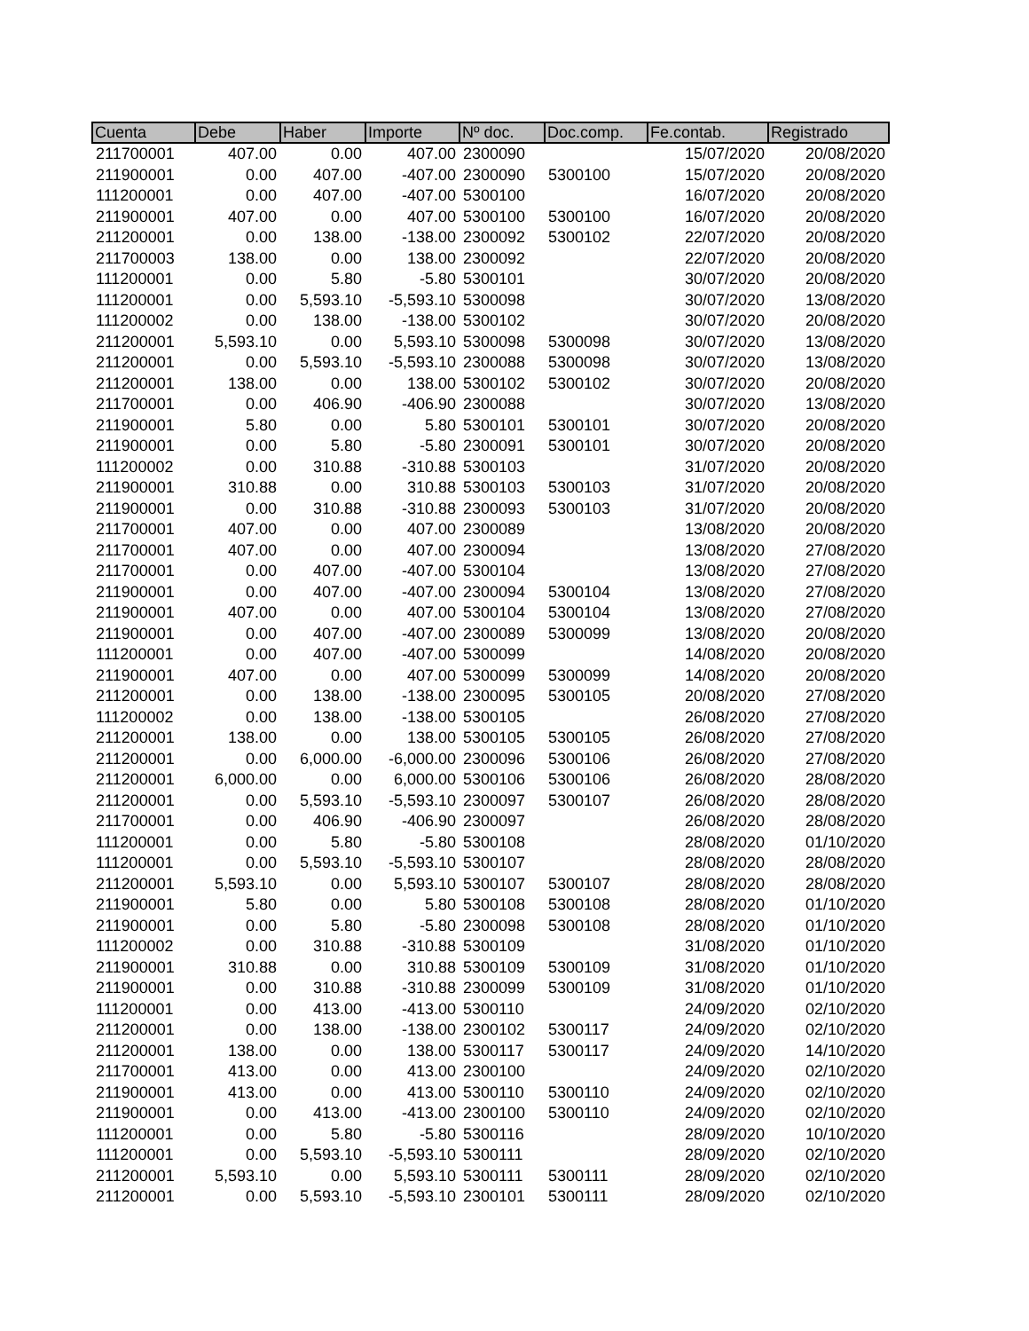| Cuenta | Debe | Haber | Importe | Nº doc. | Doc.comp. | Fe.contab. | Registrado |
| --- | --- | --- | --- | --- | --- | --- | --- |
| 211700001 | 407.00 | 0.00 | 407.00 | 2300090 | | 15/07/2020 | 20/08/2020 |
| 211900001 | 0.00 | 407.00 | -407.00 | 2300090 | 5300100 | 15/07/2020 | 20/08/2020 |
| 111200001 | 0.00 | 407.00 | -407.00 | 5300100 | | 16/07/2020 | 20/08/2020 |
| 211900001 | 407.00 | 0.00 | 407.00 | 5300100 | 5300100 | 16/07/2020 | 20/08/2020 |
| 211200001 | 0.00 | 138.00 | -138.00 | 2300092 | 5300102 | 22/07/2020 | 20/08/2020 |
| 211700003 | 138.00 | 0.00 | 138.00 | 2300092 | | 22/07/2020 | 20/08/2020 |
| 111200001 | 0.00 | 5.80 | -5.80 | 5300101 | | 30/07/2020 | 20/08/2020 |
| 111200001 | 0.00 | 5,593.10 | -5,593.10 | 5300098 | | 30/07/2020 | 13/08/2020 |
| 111200002 | 0.00 | 138.00 | -138.00 | 5300102 | | 30/07/2020 | 20/08/2020 |
| 211200001 | 5,593.10 | 0.00 | 5,593.10 | 5300098 | 5300098 | 30/07/2020 | 13/08/2020 |
| 211200001 | 0.00 | 5,593.10 | -5,593.10 | 2300088 | 5300098 | 30/07/2020 | 13/08/2020 |
| 211200001 | 138.00 | 0.00 | 138.00 | 5300102 | 5300102 | 30/07/2020 | 20/08/2020 |
| 211700001 | 0.00 | 406.90 | -406.90 | 2300088 | | 30/07/2020 | 13/08/2020 |
| 211900001 | 5.80 | 0.00 | 5.80 | 5300101 | 5300101 | 30/07/2020 | 20/08/2020 |
| 211900001 | 0.00 | 5.80 | -5.80 | 2300091 | 5300101 | 30/07/2020 | 20/08/2020 |
| 111200002 | 0.00 | 310.88 | -310.88 | 5300103 | | 31/07/2020 | 20/08/2020 |
| 211900001 | 310.88 | 0.00 | 310.88 | 5300103 | 5300103 | 31/07/2020 | 20/08/2020 |
| 211900001 | 0.00 | 310.88 | -310.88 | 2300093 | 5300103 | 31/07/2020 | 20/08/2020 |
| 211700001 | 407.00 | 0.00 | 407.00 | 2300089 | | 13/08/2020 | 20/08/2020 |
| 211700001 | 407.00 | 0.00 | 407.00 | 2300094 | | 13/08/2020 | 27/08/2020 |
| 211700001 | 0.00 | 407.00 | -407.00 | 5300104 | | 13/08/2020 | 27/08/2020 |
| 211900001 | 0.00 | 407.00 | -407.00 | 2300094 | 5300104 | 13/08/2020 | 27/08/2020 |
| 211900001 | 407.00 | 0.00 | 407.00 | 5300104 | 5300104 | 13/08/2020 | 27/08/2020 |
| 211900001 | 0.00 | 407.00 | -407.00 | 2300089 | 5300099 | 13/08/2020 | 20/08/2020 |
| 111200001 | 0.00 | 407.00 | -407.00 | 5300099 | | 14/08/2020 | 20/08/2020 |
| 211900001 | 407.00 | 0.00 | 407.00 | 5300099 | 5300099 | 14/08/2020 | 20/08/2020 |
| 211200001 | 0.00 | 138.00 | -138.00 | 2300095 | 5300105 | 20/08/2020 | 27/08/2020 |
| 111200002 | 0.00 | 138.00 | -138.00 | 5300105 | | 26/08/2020 | 27/08/2020 |
| 211200001 | 138.00 | 0.00 | 138.00 | 5300105 | 5300105 | 26/08/2020 | 27/08/2020 |
| 211200001 | 0.00 | 6,000.00 | -6,000.00 | 2300096 | 5300106 | 26/08/2020 | 27/08/2020 |
| 211200001 | 6,000.00 | 0.00 | 6,000.00 | 5300106 | 5300106 | 26/08/2020 | 28/08/2020 |
| 211200001 | 0.00 | 5,593.10 | -5,593.10 | 2300097 | 5300107 | 26/08/2020 | 28/08/2020 |
| 211700001 | 0.00 | 406.90 | -406.90 | 2300097 | | 26/08/2020 | 28/08/2020 |
| 111200001 | 0.00 | 5.80 | -5.80 | 5300108 | | 28/08/2020 | 01/10/2020 |
| 111200001 | 0.00 | 5,593.10 | -5,593.10 | 5300107 | | 28/08/2020 | 28/08/2020 |
| 211200001 | 5,593.10 | 0.00 | 5,593.10 | 5300107 | 5300107 | 28/08/2020 | 28/08/2020 |
| 211900001 | 5.80 | 0.00 | 5.80 | 5300108 | 5300108 | 28/08/2020 | 01/10/2020 |
| 211900001 | 0.00 | 5.80 | -5.80 | 2300098 | 5300108 | 28/08/2020 | 01/10/2020 |
| 111200002 | 0.00 | 310.88 | -310.88 | 5300109 | | 31/08/2020 | 01/10/2020 |
| 211900001 | 310.88 | 0.00 | 310.88 | 5300109 | 5300109 | 31/08/2020 | 01/10/2020 |
| 211900001 | 0.00 | 310.88 | -310.88 | 2300099 | 5300109 | 31/08/2020 | 01/10/2020 |
| 111200001 | 0.00 | 413.00 | -413.00 | 5300110 | | 24/09/2020 | 02/10/2020 |
| 211200001 | 0.00 | 138.00 | -138.00 | 2300102 | 5300117 | 24/09/2020 | 02/10/2020 |
| 211200001 | 138.00 | 0.00 | 138.00 | 5300117 | 5300117 | 24/09/2020 | 14/10/2020 |
| 211700001 | 413.00 | 0.00 | 413.00 | 2300100 | | 24/09/2020 | 02/10/2020 |
| 211900001 | 413.00 | 0.00 | 413.00 | 5300110 | 5300110 | 24/09/2020 | 02/10/2020 |
| 211900001 | 0.00 | 413.00 | -413.00 | 2300100 | 5300110 | 24/09/2020 | 02/10/2020 |
| 111200001 | 0.00 | 5.80 | -5.80 | 5300116 | | 28/09/2020 | 10/10/2020 |
| 111200001 | 0.00 | 5,593.10 | -5,593.10 | 5300111 | | 28/09/2020 | 02/10/2020 |
| 211200001 | 5,593.10 | 0.00 | 5,593.10 | 5300111 | 5300111 | 28/09/2020 | 02/10/2020 |
| 211200001 | 0.00 | 5,593.10 | -5,593.10 | 2300101 | 5300111 | 28/09/2020 | 02/10/2020 |